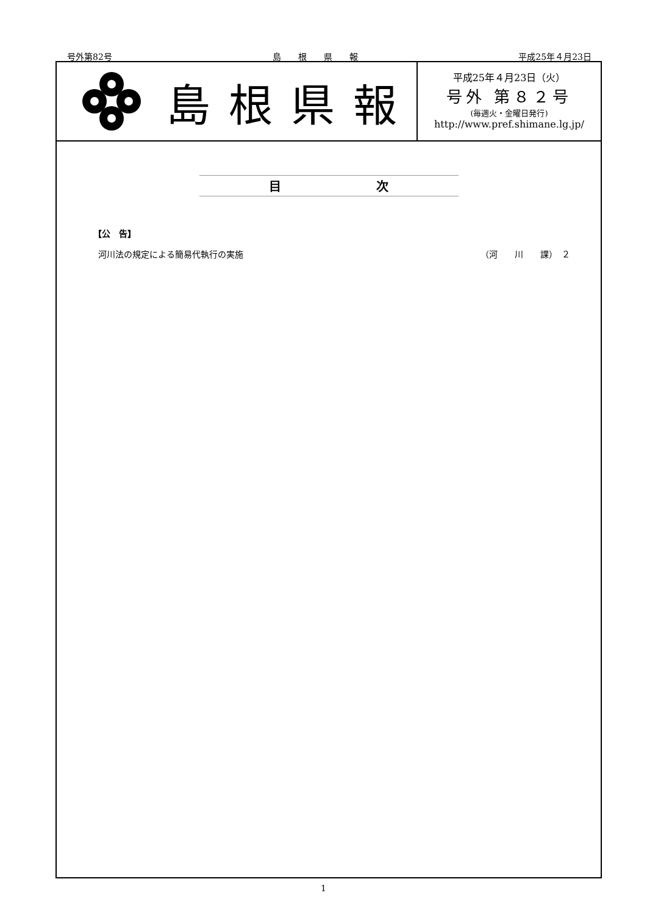号外第82号 島　　根　　県　　報 平成25年４月23日
島根県報
平成25年４月23日（火）
号外 第８２号
(毎週火・金曜日発行)
http://www.pref.shimane.lg.jp/
目 次
【公　告】
河川法の規定による簡易代執行の実施 （河　　川　　課）　２
1